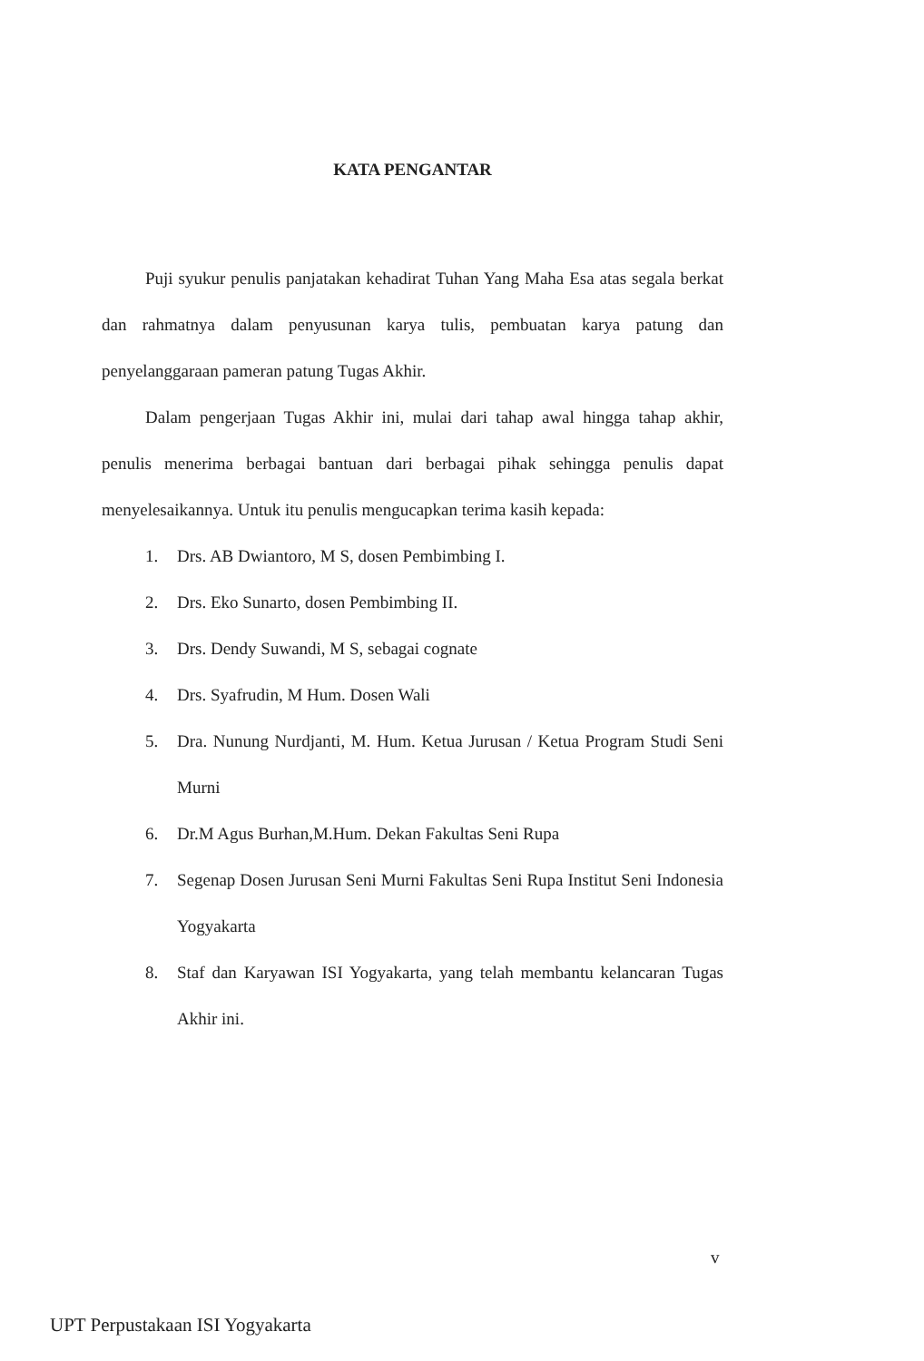KATA PENGANTAR
Puji syukur penulis panjatakan kehadirat Tuhan Yang Maha Esa atas segala berkat dan rahmatnya dalam penyusunan karya tulis, pembuatan karya patung dan penyelanggaraan pameran patung Tugas Akhir.
Dalam pengerjaan Tugas Akhir ini, mulai dari tahap awal hingga tahap akhir, penulis menerima berbagai bantuan dari berbagai pihak sehingga penulis dapat menyelesaikannya. Untuk itu penulis mengucapkan terima kasih kepada:
1. Drs. AB Dwiantoro, M S, dosen Pembimbing I.
2. Drs. Eko Sunarto, dosen Pembimbing II.
3. Drs. Dendy Suwandi, M S, sebagai cognate
4. Drs. Syafrudin, M Hum. Dosen Wali
5. Dra. Nunung Nurdjanti, M. Hum. Ketua Jurusan / Ketua Program Studi Seni Murni
6. Dr.M Agus Burhan,M.Hum. Dekan Fakultas Seni Rupa
7. Segenap Dosen Jurusan Seni Murni Fakultas Seni Rupa Institut Seni Indonesia Yogyakarta
8. Staf dan Karyawan ISI Yogyakarta, yang telah membantu kelancaran Tugas Akhir ini.
v
UPT Perpustakaan ISI Yogyakarta